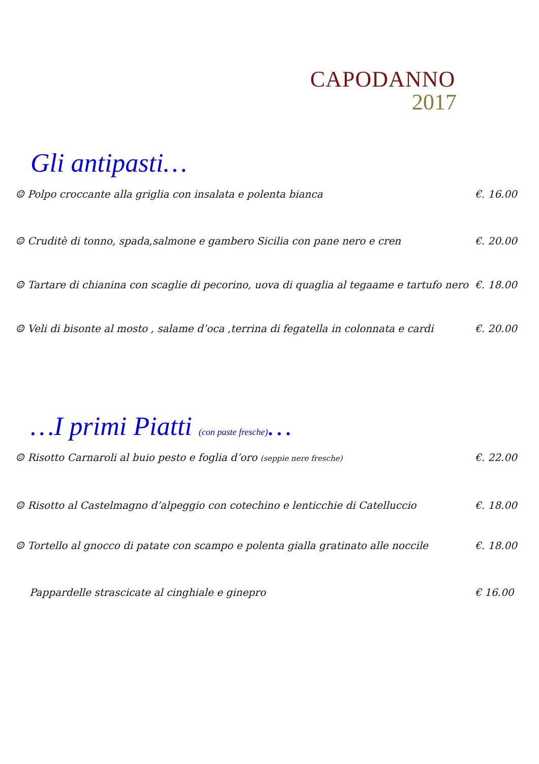CAPODANNO
2017
Gli antipasti…
☺ Polpo croccante alla griglia con insalata e polenta bianca €. 16.00
☺ Cruditè di tonno, spada,salmone e gambero Sicilia con pane nero e cren €. 20.00
☺ Tartare di chianina con scaglie di pecorino, uova di quaglia al tegaame e tartufo nero €. 18.00
☺ Veli di bisonte al mosto , salame d’oca ,terrina di fegatella in colonnata e cardi €. 20.00
…I primi Piatti (con paste fresche)…
☺ Risotto Carnaroli al buio pesto e foglia d’oro (seppie nere fresche) €. 22.00
☺ Risotto al Castelmagno d’alpeggio con cotechino e lenticchie di Catelluccio €. 18.00
☺ Tortello al gnocco di patate con scampo e polenta gialla gratinato alle noccile €. 18.00
Pappardelle strascicate al cinghiale e ginepro € 16.00